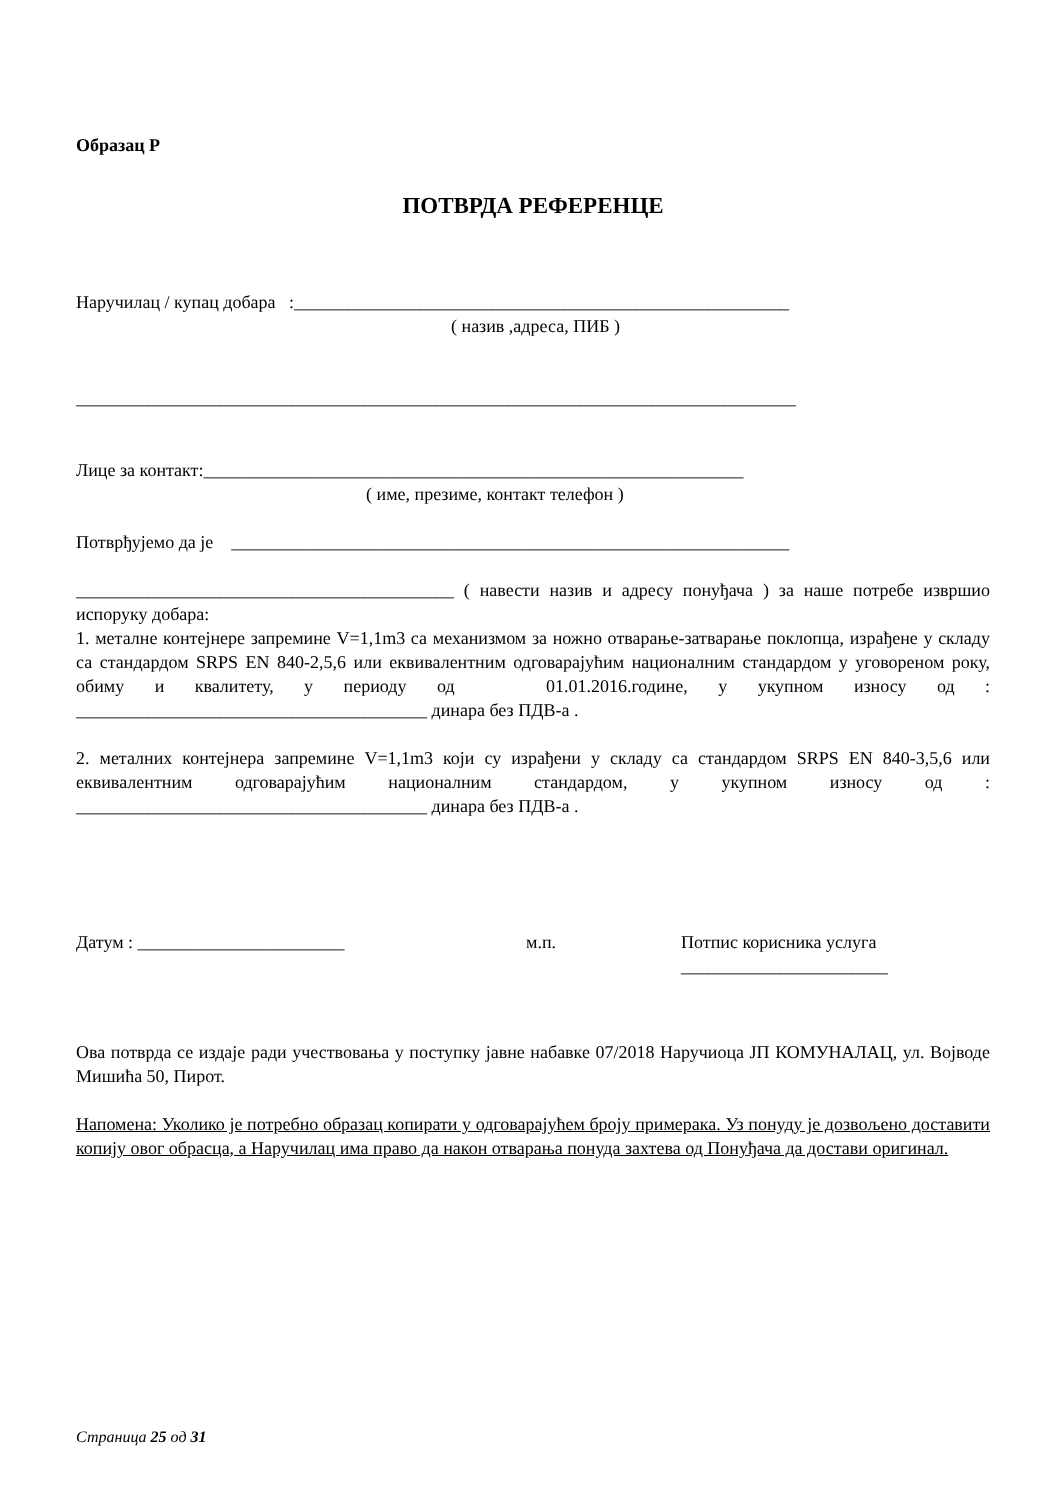Образац Р
ПОТВРДА РЕФЕРЕНЦЕ
Наручилац / купац добара :_______________________________________________________
( назив ,адреса, ПИБ )
________________________________________________________________________________
Лице за контакт:____________________________________________________________
( име, презиме, контакт телефон )
Потврђујемо да је ______________________________________________________________
__________________________________________ ( навести назив и адресу понуђача ) за наше потребе извршио испоруку добара:
1. металне контејнере запремине V=1,1m3 са механизмом за ножно отварање-затварање поклопца, израђене у складу са стандардом SRPS EN 840-2,5,6 или еквивалентним одговарајућим националним стандардом у уговореном року, обиму и квалитету, у периоду од 01.01.2016.године, у укупном износу од : _______________________________________ динара без ПДВ-а .
2. металних контејнера запремине V=1,1m3 који су израђени у складу са стандардом SRPS EN 840-3,5,6 или еквивалентним одговарајућим националним стандардом, у укупном износу од : _______________________________________ динара без ПДВ-а .
Датум : _______________________ м.п. Потпис корисника услуга
_______________________
Ова потврда се издаје ради учествовања у поступку јавне набавке 07/2018 Наручиоца ЈП КОМУНАЛАЦ, ул. Војводе Мишића 50, Пирот.
Напомена: Уколико је потребно образац копирати у одговарајућем броју примерака. Уз понуду је дозвољено доставити копију овог обрасца, а Наручилац има право да након отварања понуда захтева од Понуђача да достави оригинал.
Страница 25 од 31